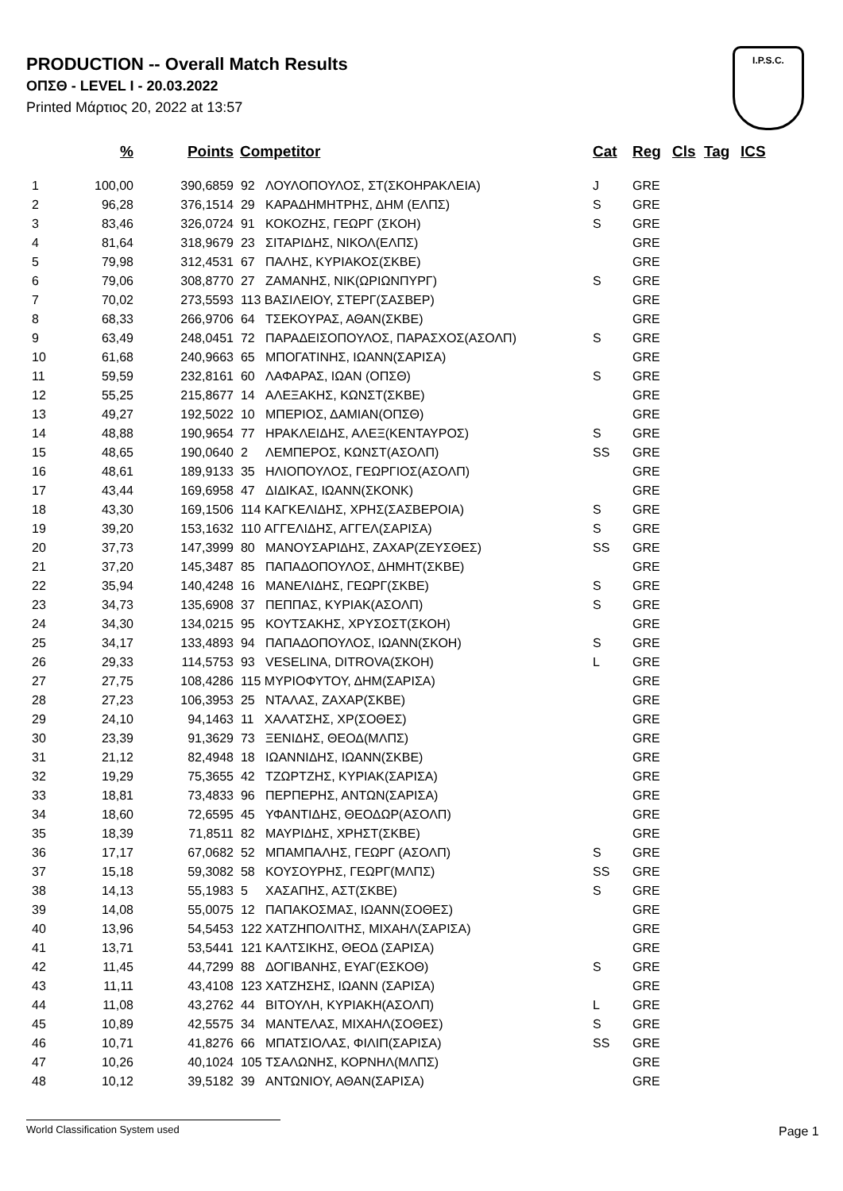PRODUCTION -- Overall Match Results
ΟΠΣΘ - LEVEL I - 20.03.2022
Printed Μάρτιος 20, 2022 at 13:57
I.P.S.C.
| | % | Points | Competitor | Cat | Reg | Cls | Tag | ICS |
| --- | --- | --- | --- | --- | --- | --- | --- | --- |
| 1 | 100,00 | 390,6859 | 92 ΛΟΥΛΟΠΟΥΛΟΣ, ΣΤ(ΣΚΟΗΡΑΚΛΕΙΑ) | J | GRE | | | |
| 2 | 96,28 | 376,1514 | 29 ΚΑΡΑΔΗΜΗΤΡΗΣ, ΔΗΜ (ΕΛΠΣ) | S | GRE | | | |
| 3 | 83,46 | 326,0724 | 91 ΚΟΚΟΖΗΣ, ΓΕΩΡΓ (ΣΚΟΗ) | S | GRE | | | |
| 4 | 81,64 | 318,9679 | 23 ΣΙΤΑΡΙΔΗΣ, ΝΙΚΟΛ(ΕΛΠΣ) | | GRE | | | |
| 5 | 79,98 | 312,4531 | 67 ΠΑΛΗΣ, ΚΥΡΙΑΚΟΣ(ΣΚΒΕ) | | GRE | | | |
| 6 | 79,06 | 308,8770 | 27 ΖΑΜΑΝΗΣ, ΝΙΚ(ΩΡΙΩΝΠΥΡΓ) | S | GRE | | | |
| 7 | 70,02 | 273,5593 | 113 ΒΑΣΙΛΕΙΟΥ, ΣΤΕΡΓ(ΣΑΣΒΕΡ) | | GRE | | | |
| 8 | 68,33 | 266,9706 | 64 ΤΣΕΚΟΥΡΑΣ, ΑΘΑΝ(ΣΚΒΕ) | | GRE | | | |
| 9 | 63,49 | 248,0451 | 72 ΠΑΡΑΔΕΙΣΟΠΟΥΛΟΣ, ΠΑΡΑΣΧΟΣ(ΑΣΟΛΠ) | S | GRE | | | |
| 10 | 61,68 | 240,9663 | 65 ΜΠΟΓΑΤΙΝΗΣ, ΙΩΑΝΝ(ΣΑΡΙΣΑ) | | GRE | | | |
| 11 | 59,59 | 232,8161 | 60 ΛΑΦΑΡΑΣ, ΙΩΑΝ (ΟΠΣΘ) | S | GRE | | | |
| 12 | 55,25 | 215,8677 | 14 ΑΛΕΞΑΚΗΣ, ΚΩΝΣΤ(ΣΚΒΕ) | | GRE | | | |
| 13 | 49,27 | 192,5022 | 10 ΜΠΕΡΙΟΣ, ΔΑΜΙΑΝ(ΟΠΣΘ) | | GRE | | | |
| 14 | 48,88 | 190,9654 | 77 ΗΡΑΚΛΕΙΔΗΣ, ΑΛΕΞ(ΚΕΝΤΑΥΡΟΣ) | S | GRE | | | |
| 15 | 48,65 | 190,0640 | 2 ΛΕΜΠΕΡΟΣ, ΚΩΝΣΤ(ΑΣΟΛΠ) | SS | GRE | | | |
| 16 | 48,61 | 189,9133 | 35 ΗΛΙΟΠΟΥΛΟΣ, ΓΕΩΡΓΙΟΣ(ΑΣΟΛΠ) | | GRE | | | |
| 17 | 43,44 | 169,6958 | 47 ΔΙΔΙΚΑΣ, ΙΩΑΝΝ(ΣΚΟΝΚ) | | GRE | | | |
| 18 | 43,30 | 169,1506 | 114 ΚΑΓΚΕΛΙΔΗΣ, ΧΡΗΣ(ΣΑΣΒΕΡΟΙΑ) | S | GRE | | | |
| 19 | 39,20 | 153,1632 | 110 ΑΓΓΕΛΙΔΗΣ, ΑΓΓΕΛ(ΣΑΡΙΣΑ) | S | GRE | | | |
| 20 | 37,73 | 147,3999 | 80 ΜΑΝΟΥΣΑΡΙΔΗΣ, ΖΑΧΑΡ(ΖΕΥΣΘΕΣ) | SS | GRE | | | |
| 21 | 37,20 | 145,3487 | 85 ΠΑΠΑΔΟΠΟΥΛΟΣ, ΔΗΜΗΤ(ΣΚΒΕ) | | GRE | | | |
| 22 | 35,94 | 140,4248 | 16 ΜΑΝΕΛΙΔΗΣ, ΓΕΩΡΓ(ΣΚΒΕ) | S | GRE | | | |
| 23 | 34,73 | 135,6908 | 37 ΠΕΠΠΑΣ, ΚΥΡΙΑΚ(ΑΣΟΛΠ) | S | GRE | | | |
| 24 | 34,30 | 134,0215 | 95 ΚΟΥΤΣΑΚΗΣ, ΧΡΥΣΟΣΤ(ΣΚΟΗ) | | GRE | | | |
| 25 | 34,17 | 133,4893 | 94 ΠΑΠΑΔΟΠΟΥΛΟΣ, ΙΩΑΝΝ(ΣΚΟΗ) | S | GRE | | | |
| 26 | 29,33 | 114,5753 | 93 VESELINA, DITROVA(ΣΚΟΗ) | L | GRE | | | |
| 27 | 27,75 | 108,4286 | 115 ΜΥΡΙΟΦΥΤΟΥ, ΔΗΜ(ΣΑΡΙΣΑ) | | GRE | | | |
| 28 | 27,23 | 106,3953 | 25 ΝΤΑΛΑΣ, ΖΑΧΑΡ(ΣΚΒΕ) | | GRE | | | |
| 29 | 24,10 | 94,1463 | 11 ΧΑΛΑΤΣΗΣ, ΧΡ(ΣΟΘΕΣ) | | GRE | | | |
| 30 | 23,39 | 91,3629 | 73 ΞΕΝΙΔΗΣ, ΘΕΟΔ(ΜΛΠΣ) | | GRE | | | |
| 31 | 21,12 | 82,4948 | 18 ΙΩΑΝΝΙΔΗΣ, ΙΩΑΝΝ(ΣΚΒΕ) | | GRE | | | |
| 32 | 19,29 | 75,3655 | 42 ΤΖΩΡΤΖΗΣ, ΚΥΡΙΑΚ(ΣΑΡΙΣΑ) | | GRE | | | |
| 33 | 18,81 | 73,4833 | 96 ΠΕΡΠΕΡΗΣ, ΑΝΤΩΝ(ΣΑΡΙΣΑ) | | GRE | | | |
| 34 | 18,60 | 72,6595 | 45 ΥΦΑΝΤΙΔΗΣ, ΘΕΟΔΩΡ(ΑΣΟΛΠ) | | GRE | | | |
| 35 | 18,39 | 71,8511 | 82 ΜΑΥΡΙΔΗΣ, ΧΡΗΣΤ(ΣΚΒΕ) | | GRE | | | |
| 36 | 17,17 | 67,0682 | 52 ΜΠΑΜΠΑΛΗΣ, ΓΕΩΡΓ (ΑΣΟΛΠ) | S | GRE | | | |
| 37 | 15,18 | 59,3082 | 58 ΚΟΥΣΟΥΡΗΣ, ΓΕΩΡΓ(ΜΛΠΣ) | SS | GRE | | | |
| 38 | 14,13 | 55,1983 | 5 ΧΑΣΑΠΗΣ, ΑΣΤ(ΣΚΒΕ) | S | GRE | | | |
| 39 | 14,08 | 55,0075 | 12 ΠΑΠΑΚΟΣΜΑΣ, ΙΩΑΝΝ(ΣΟΘΕΣ) | | GRE | | | |
| 40 | 13,96 | 54,5453 | 122 ΧΑΤΖΗΠΟΛΙΤΗΣ, ΜΙΧΑΗΛ(ΣΑΡΙΣΑ) | | GRE | | | |
| 41 | 13,71 | 53,5441 | 121 ΚΑΛΤΣΙΚΗΣ, ΘΕΟΔ (ΣΑΡΙΣΑ) | | GRE | | | |
| 42 | 11,45 | 44,7299 | 88 ΔΟΓΙΒΑΝΗΣ, ΕΥΑΓ(ΕΣΚΟΘ) | S | GRE | | | |
| 43 | 11,11 | 43,4108 | 123 ΧΑΤΖΗΣΗΣ, ΙΩΑΝΝ (ΣΑΡΙΣΑ) | | GRE | | | |
| 44 | 11,08 | 43,2762 | 44 ΒΙΤΟΥΛΗ, ΚΥΡΙΑΚΗ(ΑΣΟΛΠ) | L | GRE | | | |
| 45 | 10,89 | 42,5575 | 34 ΜΑΝΤΕΛΑΣ, ΜΙΧΑΗΛ(ΣΟΘΕΣ) | S | GRE | | | |
| 46 | 10,71 | 41,8276 | 66 ΜΠΑΤΣΙΟΛΑΣ, ΦΙΛΙΠ(ΣΑΡΙΣΑ) | SS | GRE | | | |
| 47 | 10,26 | 40,1024 | 105 ΤΣΑΛΩΝΗΣ, ΚΟΡΝΗΛ(ΜΛΠΣ) | | GRE | | | |
| 48 | 10,12 | 39,5182 | 39 ΑΝΤΩΝΙΟΥ, ΑΘΑΝ(ΣΑΡΙΣΑ) | | GRE | | | |
World Classification System used Page 1